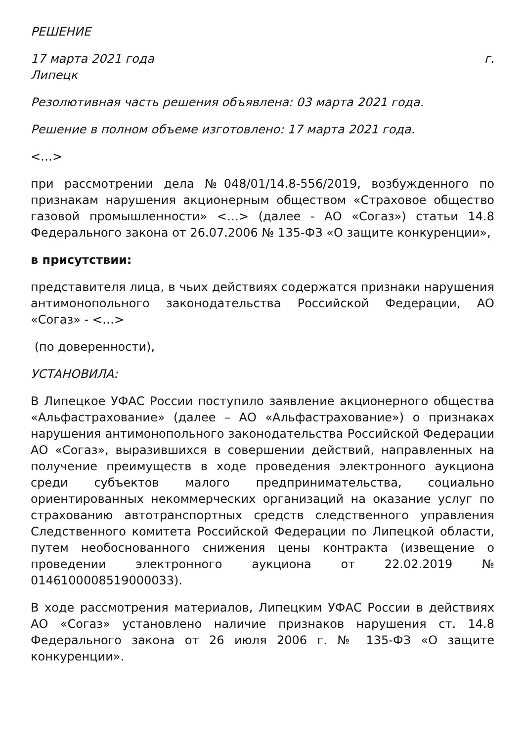РЕШЕНИЕ
17 марта 2021 года г.
Липецк
Резолютивная часть решения объявлена: 03 марта 2021 года.
Решение в полном объеме изготовлено: 17 марта 2021 года.
<…>
при рассмотрении дела №048/01/14.8-556/2019, возбужденного по признакам нарушения акционерным обществом «Страховое общество газовой промышленности» <…> (далее - АО «Согаз») статьи 14.8 Федерального закона от 26.07.2006 № 135-ФЗ «О защите конкуренции»,
в присутствии:
представителя лица, в чьих действиях содержатся признаки нарушения антимонопольного законодательства Российской Федерации, АО «Согаз» - <…>
(по доверенности),
УСТАНОВИЛА:
В Липецкое УФАС России поступило заявление акционерного общества «Альфастрахование» (далее – АО «Альфастрахование») о признаках нарушения антимонопольного законодательства Российской Федерации АО «Согаз», выразившихся в совершении действий, направленных на получение преимуществ в ходе проведения электронного аукциона среди субъектов малого предпринимательства, социально ориентированных некоммерческих организаций на оказание услуг по страхованию автотранспортных средств следственного управления Следственного комитета Российской Федерации по Липецкой области, путем необоснованного снижения цены контракта (извещение о проведении электронного аукциона от 22.02.2019 № 0146100008519000033).
В ходе рассмотрения материалов, Липецким УФАС России в действиях АО «Согаз» установлено наличие признаков нарушения ст. 14.8 Федерального закона от 26 июля 2006 г. № 135-ФЗ «О защите конкуренции».